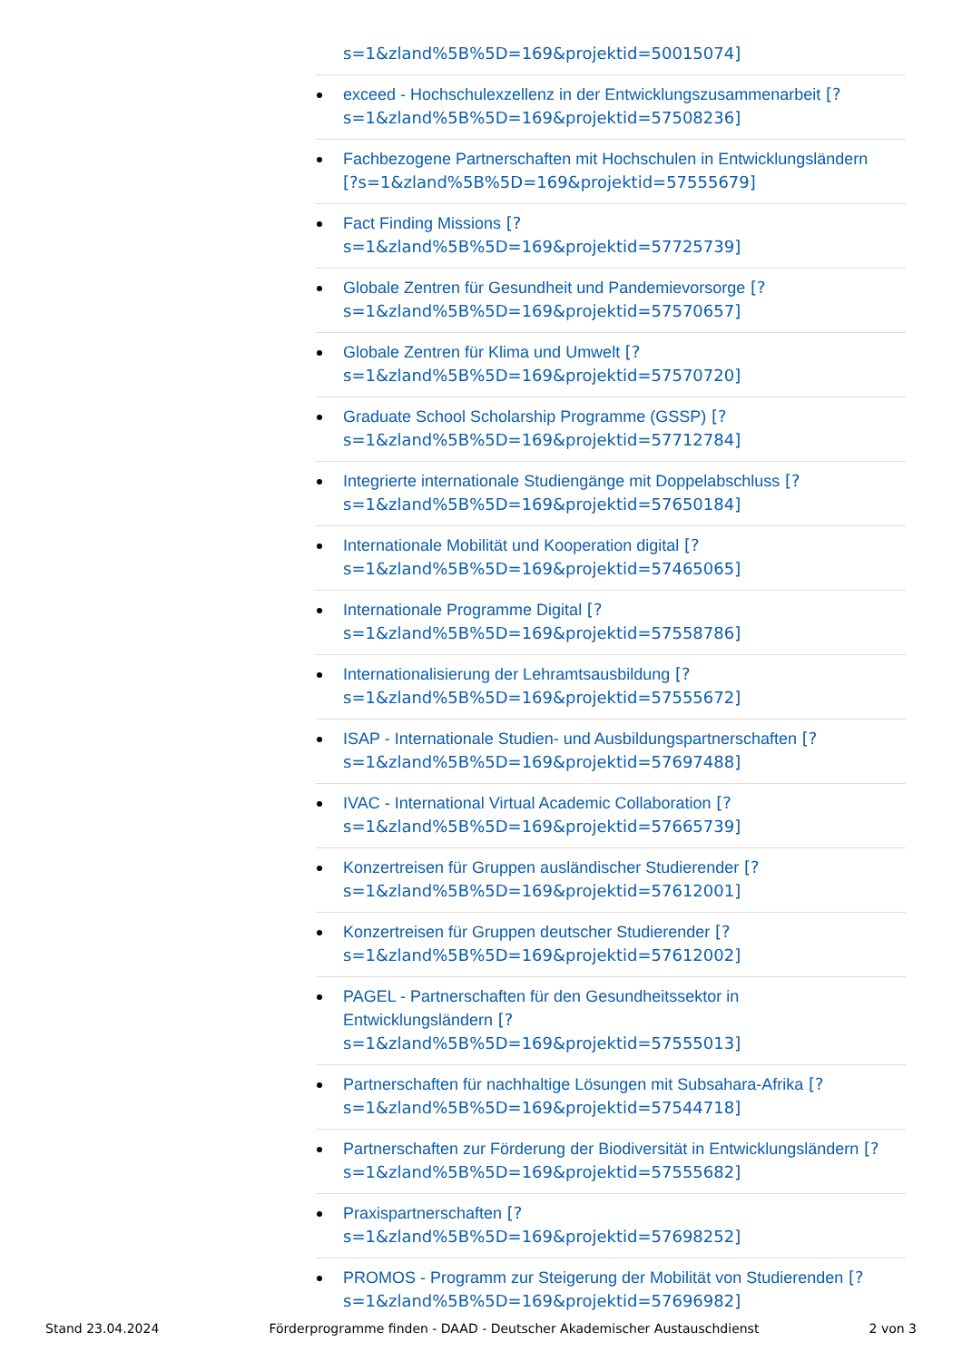s=1&zland%5B%5D=169&projektid=50015074]
exceed - Hochschulexzellenz in der Entwicklungszusammenarbeit [?
s=1&zland%5B%5D=169&projektid=57508236]
Fachbezogene Partnerschaften mit Hochschulen in Entwicklungsländern
[?s=1&zland%5B%5D=169&projektid=57555679]
Fact Finding Missions [?
s=1&zland%5B%5D=169&projektid=57725739]
Globale Zentren für Gesundheit und Pandemievorsorge [?
s=1&zland%5B%5D=169&projektid=57570657]
Globale Zentren für Klima und Umwelt [?
s=1&zland%5B%5D=169&projektid=57570720]
Graduate School Scholarship Programme (GSSP) [?
s=1&zland%5B%5D=169&projektid=57712784]
Integrierte internationale Studiengänge mit Doppelabschluss [?
s=1&zland%5B%5D=169&projektid=57650184]
Internationale Mobilität und Kooperation digital [?
s=1&zland%5B%5D=169&projektid=57465065]
Internationale Programme Digital [?
s=1&zland%5B%5D=169&projektid=57558786]
Internationalisierung der Lehramtsausbildung [?
s=1&zland%5B%5D=169&projektid=57555672]
ISAP - Internationale Studien- und Ausbildungspartnerschaften [?
s=1&zland%5B%5D=169&projektid=57697488]
IVAC - International Virtual Academic Collaboration [?
s=1&zland%5B%5D=169&projektid=57665739]
Konzertreisen für Gruppen ausländischer Studierender [?
s=1&zland%5B%5D=169&projektid=57612001]
Konzertreisen für Gruppen deutscher Studierender [?
s=1&zland%5B%5D=169&projektid=57612002]
PAGEL - Partnerschaften für den Gesundheitssektor in
Entwicklungsländern [?
s=1&zland%5B%5D=169&projektid=57555013]
Partnerschaften für nachhaltige Lösungen mit Subsahara-Afrika [?
s=1&zland%5B%5D=169&projektid=57544718]
Partnerschaften zur Förderung der Biodiversität in Entwicklungsländern [?
s=1&zland%5B%5D=169&projektid=57555682]
Praxispartnerschaften [?
s=1&zland%5B%5D=169&projektid=57698252]
PROMOS - Programm zur Steigerung der Mobilität von Studierenden [?
s=1&zland%5B%5D=169&projektid=57696982]
Stand 23.04.2024 Förderprogramme finden - DAAD - Deutscher Akademischer Austauschdienst 2 von 3